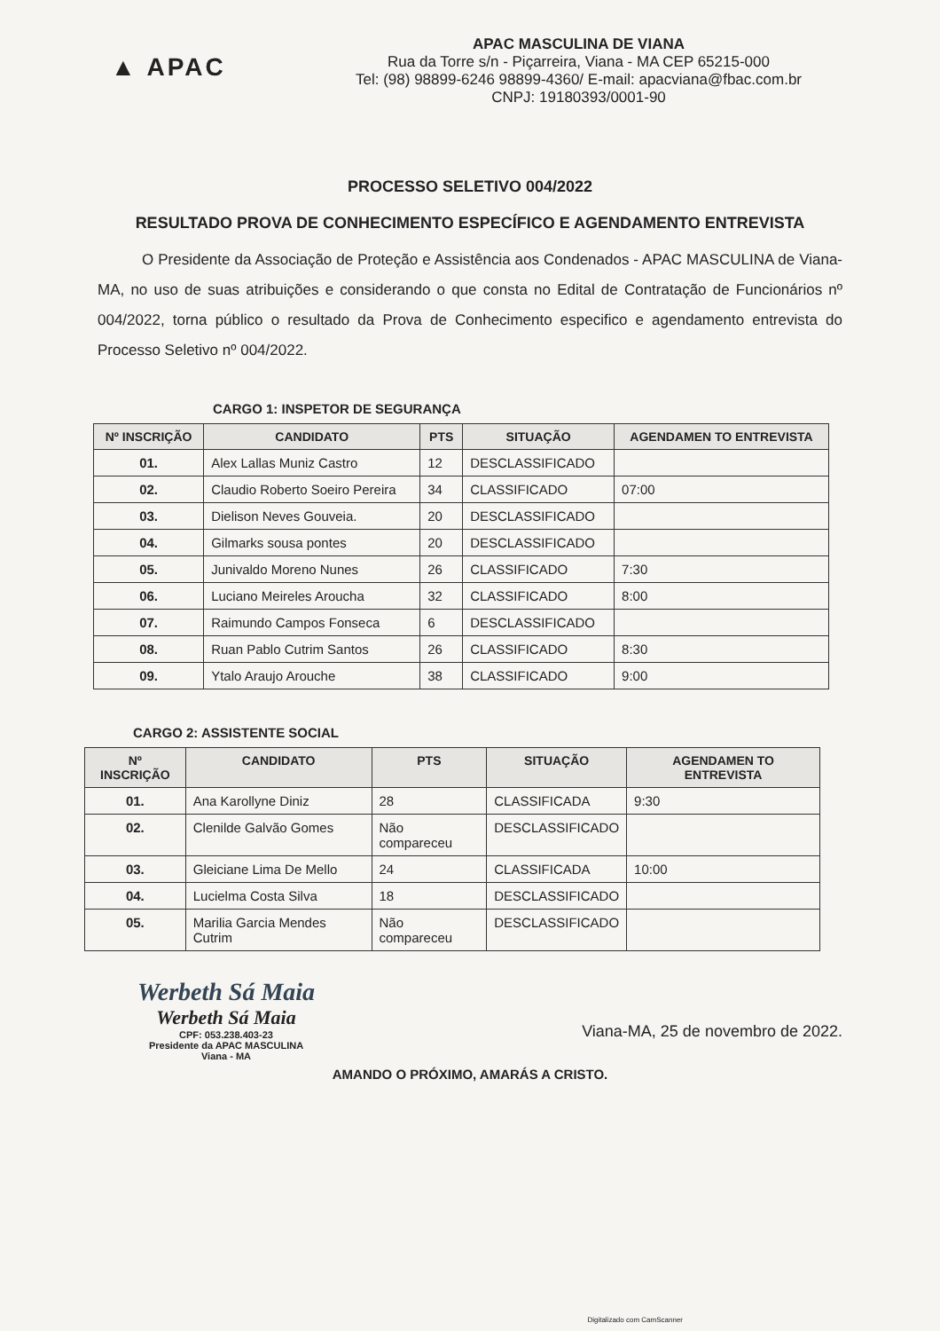▲ APAC
APAC MASCULINA DE VIANA
Rua da Torre s/n - Piçarreira, Viana - MA CEP 65215-000
Tel: (98) 98899-6246 98899-4360/ E-mail: apacviana@fbac.com.br
CNPJ: 19180393/0001-90
PROCESSO SELETIVO 004/2022
RESULTADO PROVA DE CONHECIMENTO ESPECÍFICO E AGENDAMENTO ENTREVISTA
O Presidente da Associação de Proteção e Assistência aos Condenados - APAC MASCULINA de Viana-MA, no uso de suas atribuições e considerando o que consta no Edital de Contratação de Funcionários nº 004/2022, torna público o resultado da Prova de Conhecimento especifico e agendamento entrevista do Processo Seletivo nº 004/2022.
CARGO 1: INSPETOR DE SEGURANÇA
| Nº INSCRIÇÃO | CANDIDATO | PTS | SITUAÇÃO | AGENDAMEN TO ENTREVISTA |
| --- | --- | --- | --- | --- |
| 01. | Alex Lallas Muniz Castro | 12 | DESCLASSIFICADO | |
| 02. | Claudio Roberto Soeiro Pereira | 34 | CLASSIFICADO | 07:00 |
| 03. | Dielison Neves Gouveia. | 20 | DESCLASSIFICADO | |
| 04. | Gilmarks sousa pontes | 20 | DESCLASSIFICADO | |
| 05. | Junivaldo Moreno Nunes | 26 | CLASSIFICADO | 7:30 |
| 06. | Luciano Meireles Aroucha | 32 | CLASSIFICADO | 8:00 |
| 07. | Raimundo Campos Fonseca | 6 | DESCLASSIFICADO | |
| 08. | Ruan Pablo Cutrim Santos | 26 | CLASSIFICADO | 8:30 |
| 09. | Ytalo Araujo Arouche | 38 | CLASSIFICADO | 9:00 |
CARGO 2: ASSISTENTE SOCIAL
| Nº INSCRIÇÃO | CANDIDATO | PTS | SITUAÇÃO | AGENDAMEN TO ENTREVISTA |
| --- | --- | --- | --- | --- |
| 01. | Ana Karollyne Diniz | 28 | CLASSIFICADA | 9:30 |
| 02. | Clenilde Galvão Gomes | Não compareceu | DESCLASSIFICADO | |
| 03. | Gleiciane Lima De Mello | 24 | CLASSIFICADA | 10:00 |
| 04. | Lucielma Costa Silva | 18 | DESCLASSIFICADO | |
| 05. | Marilia Garcia Mendes Cutrim | Não compareceu | DESCLASSIFICADO | |
Werbeth Sá Maia
Werbeth Sá Maia
CPF: 053.238.403-23
Presidente da APAC MASCULINA
Viana - MA
Viana-MA, 25 de novembro de 2022.
AMANDO O PRÓXIMO, AMARÁS A CRISTO.
Digitalizado com CamScanner